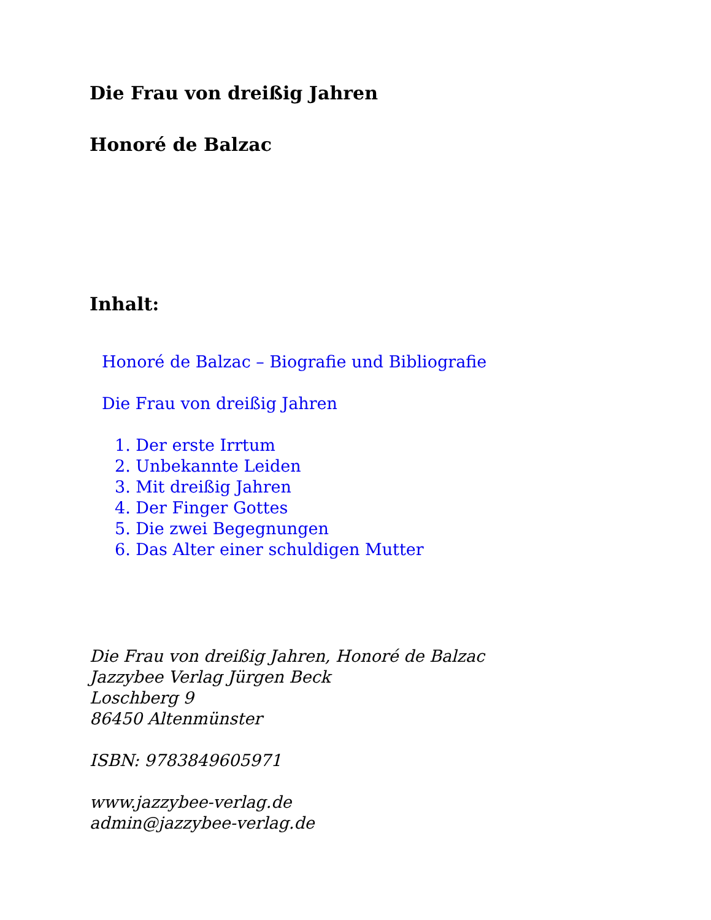Die Frau von dreißig Jahren
Honoré de Balzac
Inhalt:
Honoré de Balzac – Biografie und Bibliografie
Die Frau von dreißig Jahren
1. Der erste Irrtum
2. Unbekannte Leiden
3. Mit dreißig Jahren
4. Der Finger Gottes
5. Die zwei Begegnungen
6. Das Alter einer schuldigen Mutter
Die Frau von dreißig Jahren, Honoré de Balzac
Jazzybee Verlag Jürgen Beck
Loschberg 9
86450 Altenmünster
ISBN: 9783849605971
www.jazzybee-verlag.de
admin@jazzybee-verlag.de